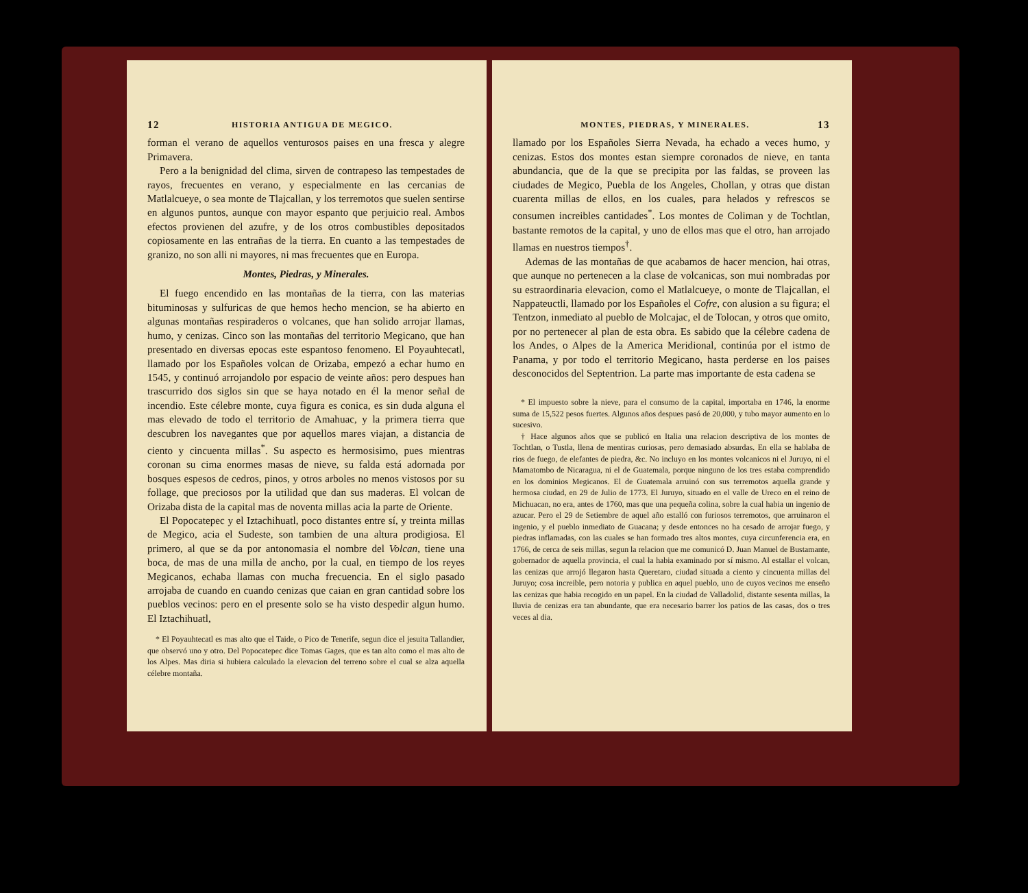12 HISTORIA ANTIGUA DE MEGICO.
forman el verano de aquellos venturosos paises en una fresca y alegre Primavera.
Pero a la benignidad del clima, sirven de contrapeso las tempestades de rayos, frecuentes en verano, y especialmente en las cercanias de Matlalcueye, o sea monte de Tlajcallan, y los terremotos que suelen sentirse en algunos puntos, aunque con mayor espanto que perjuicio real. Ambos efectos provienen del azufre, y de los otros combustibles depositados copiosamente en las entrañas de la tierra. En cuanto a las tempestades de granizo, no son alli ni mayores, ni mas frecuentes que en Europa.
Montes, Piedras, y Minerales.
El fuego encendido en las montañas de la tierra, con las materias bituminosas y sulfuricas de que hemos hecho mencion, se ha abierto en algunas montañas respiraderos o volcanes, que han solido arrojar llamas, humo, y cenizas. Cinco son las montañas del territorio Megicano, que han presentado en diversas epocas este espantoso fenomeno. El Poyauhtecatl, llamado por los Españoles volcan de Orizaba, empezó a echar humo en 1545, y continuó arrojandolo por espacio de veinte años: pero despues han trascurrido dos siglos sin que se haya notado en él la menor señal de incendio. Este célebre monte, cuya figura es conica, es sin duda alguna el mas elevado de todo el territorio de Amahuac, y la primera tierra que descubren los navegantes que por aquellos mares viajan, a distancia de ciento y cincuenta millas<sup>*</sup>. Su aspecto es hermosisimo, pues mientras coronan su cima enormes masas de nieve, su falda está adornada por bosques espesos de cedros, pinos, y otros arboles no menos vistosos por su follage, que preciosos por la utilidad que dan sus maderas. El volcan de Orizaba dista de la capital mas de noventa millas acia la parte de Oriente.
El Popocatepec y el Iztachihuatl, poco distantes entre sí, y treinta millas de Megico, acia el Sudeste, son tambien de una altura prodigiosa. El primero, al que se da por antonomasia el nombre del Volcan, tiene una boca, de mas de una milla de ancho, por la cual, en tiempo de los reyes Megicanos, echaba llamas con mucha frecuencia. En el siglo pasado arrojaba de cuando en cuando cenizas que caian en gran cantidad sobre los pueblos vecinos: pero en el presente solo se ha visto despedir algun humo. El Iztachihuatl,
* El Poyauhtecatl es mas alto que el Taide, o Pico de Tenerife, segun dice el jesuita Tallandier, que observó uno y otro. Del Popocatepec dice Tomas Gages, que es tan alto como el mas alto de los Alpes. Mas diria si hubiera calculado la elevacion del terreno sobre el cual se alza aquella célebre montaña.
MONTES, PIEDRAS, Y MINERALES. 13
llamado por los Españoles Sierra Nevada, ha echado a veces humo, y cenizas. Estos dos montes estan siempre coronados de nieve, en tanta abundancia, que de la que se precipita por las faldas, se proveen las ciudades de Megico, Puebla de los Angeles, Chollan, y otras que distan cuarenta millas de ellos, en los cuales, para helados y refrescos se consumen increibles cantidades<sup>*</sup>. Los montes de Coliman y de Tochtlan, bastante remotos de la capital, y uno de ellos mas que el otro, han arrojado llamas en nuestros tiempos<sup>†</sup>.
Ademas de las montañas de que acabamos de hacer mencion, hai otras, que aunque no pertenecen a la clase de volcanicas, son mui nombradas por su estraordinaria elevacion, como el Matlalcueye, o monte de Tlajcallan, el Nappateuctli, llamado por los Españoles el Cofre, con alusion a su figura; el Tentzon, inmediato al pueblo de Molcajac, el de Tolocan, y otros que omito, por no pertenecer al plan de esta obra. Es sabido que la célebre cadena de los Andes, o Alpes de la America Meridional, continúa por el istmo de Panama, y por todo el territorio Megicano, hasta perderse en los paises desconocidos del Septentrion. La parte mas importante de esta cadena se
* El impuesto sobre la nieve, para el consumo de la capital, importaba en 1746, la enorme suma de 15,522 pesos fuertes. Algunos años despues pasó de 20,000, y tubo mayor aumento en lo sucesivo.
† Hace algunos años que se publicó en Italia una relacion descriptiva de los montes de Tochtlan, o Tustla, llena de mentiras curiosas, pero demasiado absurdas. En ella se hablaba de rios de fuego, de elefantes de piedra, &c. No incluyo en los montes volcanicos ni el Juruyo, ni el Mamatombo de Nicaragua, ni el de Guatemala, porque ninguno de los tres estaba comprendido en los dominios Megicanos. El de Guatemala arruinó con sus terremotos aquella grande y hermosa ciudad, en 29 de Julio de 1773. El Juruyo, situado en el valle de Ureco en el reino de Michuacan, no era, antes de 1760, mas que una pequeña colina, sobre la cual habia un ingenio de azucar. Pero el 29 de Setiembre de aquel año estalló con furiosos terremotos, que arruinaron el ingenio, y el pueblo inmediato de Guacana; y desde entonces no ha cesado de arrojar fuego, y piedras inflamadas, con las cuales se han formado tres altos montes, cuya circunferencia era, en 1766, de cerca de seis millas, segun la relacion que me comunicó D. Juan Manuel de Bustamante, gobernador de aquella provincia, el cual la habia examinado por sí mismo. Al estallar el volcan, las cenizas que arrojó llegaron hasta Queretaro, ciudad situada a ciento y cincuenta millas del Juruyo; cosa increible, pero notoria y publica en aquel pueblo, uno de cuyos vecinos me enseño las cenizas que habia recogido en un papel. En la ciudad de Valladolid, distante sesenta millas, la lluvia de cenizas era tan abundante, que era necesario barrer los patios de las casas, dos o tres veces al dia.